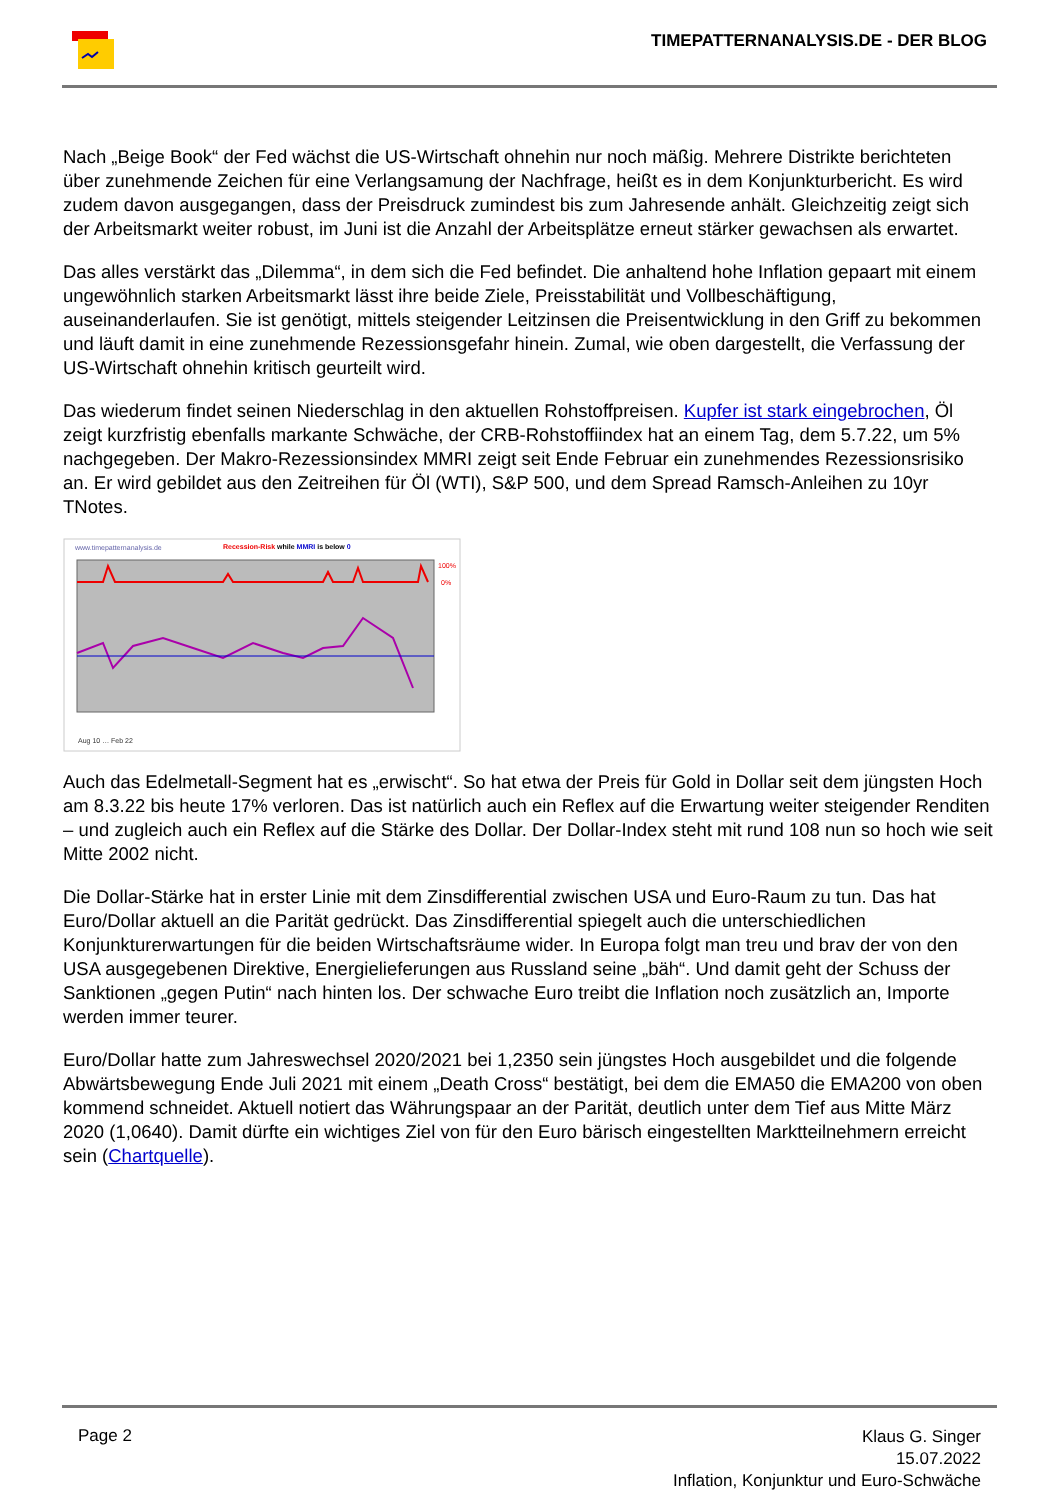TIMEPATTERNANALYSIS.DE - DER BLOG
Nach „Beige Book“ der Fed wächst die US-Wirtschaft ohnehin nur noch mäßig. Mehrere Distrikte berichteten über zunehmende Zeichen für eine Verlangsamung der Nachfrage, heißt es in dem Konjunkturbericht. Es wird zudem davon ausgegangen, dass der Preisdruck zumindest bis zum Jahresende anhält. Gleichzeitig zeigt sich der Arbeitsmarkt weiter robust, im Juni ist die Anzahl der Arbeitsplätze erneut stärker gewachsen als erwartet.
Das alles verstärkt das „Dilemma“, in dem sich die Fed befindet. Die anhaltend hohe Inflation gepaart mit einem ungewöhnlich starken Arbeitsmarkt lässt ihre beide Ziele, Preisstabilität und Vollbeschäftigung, auseinanderlaufen. Sie ist genötigt, mittels steigender Leitzinsen die Preisentwicklung in den Griff zu bekommen und läuft damit in eine zunehmende Rezessionsgefahr hinein. Zumal, wie oben dargestellt, die Verfassung der US-Wirtschaft ohnehin kritisch geurteilt wird.
Das wiederum findet seinen Niederschlag in den aktuellen Rohstoffpreisen. Kupfer ist stark eingebrochen, Öl zeigt kurzfristig ebenfalls markante Schwäche, der CRB-Rohstoffiindex hat an einem Tag, dem 5.7.22, um 5% nachgegeben. Der Makro-Rezessionsindex MMRI zeigt seit Ende Februar ein zunehmendes Rezessionsrisiko an. Er wird gebildet aus den Zeitreihen für Öl (WTI), S&P 500, und dem Spread Ramsch-Anleihen zu 10yr TNotes.
www.timepatternanalysis.de
Recession-Risk while MMRI is below 0
100%
0%
Aug 10 … Feb 22
Auch das Edelmetall-Segment hat es „erwischt“. So hat etwa der Preis für Gold in Dollar seit dem jüngsten Hoch am 8.3.22 bis heute 17% verloren. Das ist natürlich auch ein Reflex auf die Erwartung weiter steigender Renditen – und zugleich auch ein Reflex auf die Stärke des Dollar. Der Dollar-Index steht mit rund 108 nun so hoch wie seit Mitte 2002 nicht.
Die Dollar-Stärke hat in erster Linie mit dem Zinsdifferential zwischen USA und Euro-Raum zu tun. Das hat Euro/Dollar aktuell an die Parität gedrückt. Das Zinsdifferential spiegelt auch die unterschiedlichen Konjunkturerwartungen für die beiden Wirtschaftsräume wider. In Europa folgt man treu und brav der von den USA ausgegebenen Direktive, Energielieferungen aus Russland seine „bäh“. Und damit geht der Schuss der Sanktionen „gegen Putin“ nach hinten los. Der schwache Euro treibt die Inflation noch zusätzlich an, Importe werden immer teurer.
Euro/Dollar hatte zum Jahreswechsel 2020/2021 bei 1,2350 sein jüngstes Hoch ausgebildet und die folgende Abwärtsbewegung Ende Juli 2021 mit einem „Death Cross“ bestätigt, bei dem die EMA50 die EMA200 von oben kommend schneidet. Aktuell notiert das Währungspaar an der Parität, deutlich unter dem Tief aus Mitte März 2020 (1,0640). Damit dürfte ein wichtiges Ziel von für den Euro bärisch eingestellten Marktteilnehmern erreicht sein (Chartquelle).
Page 2
Klaus G. Singer
15.07.2022
Inflation, Konjunktur und Euro-Schwäche